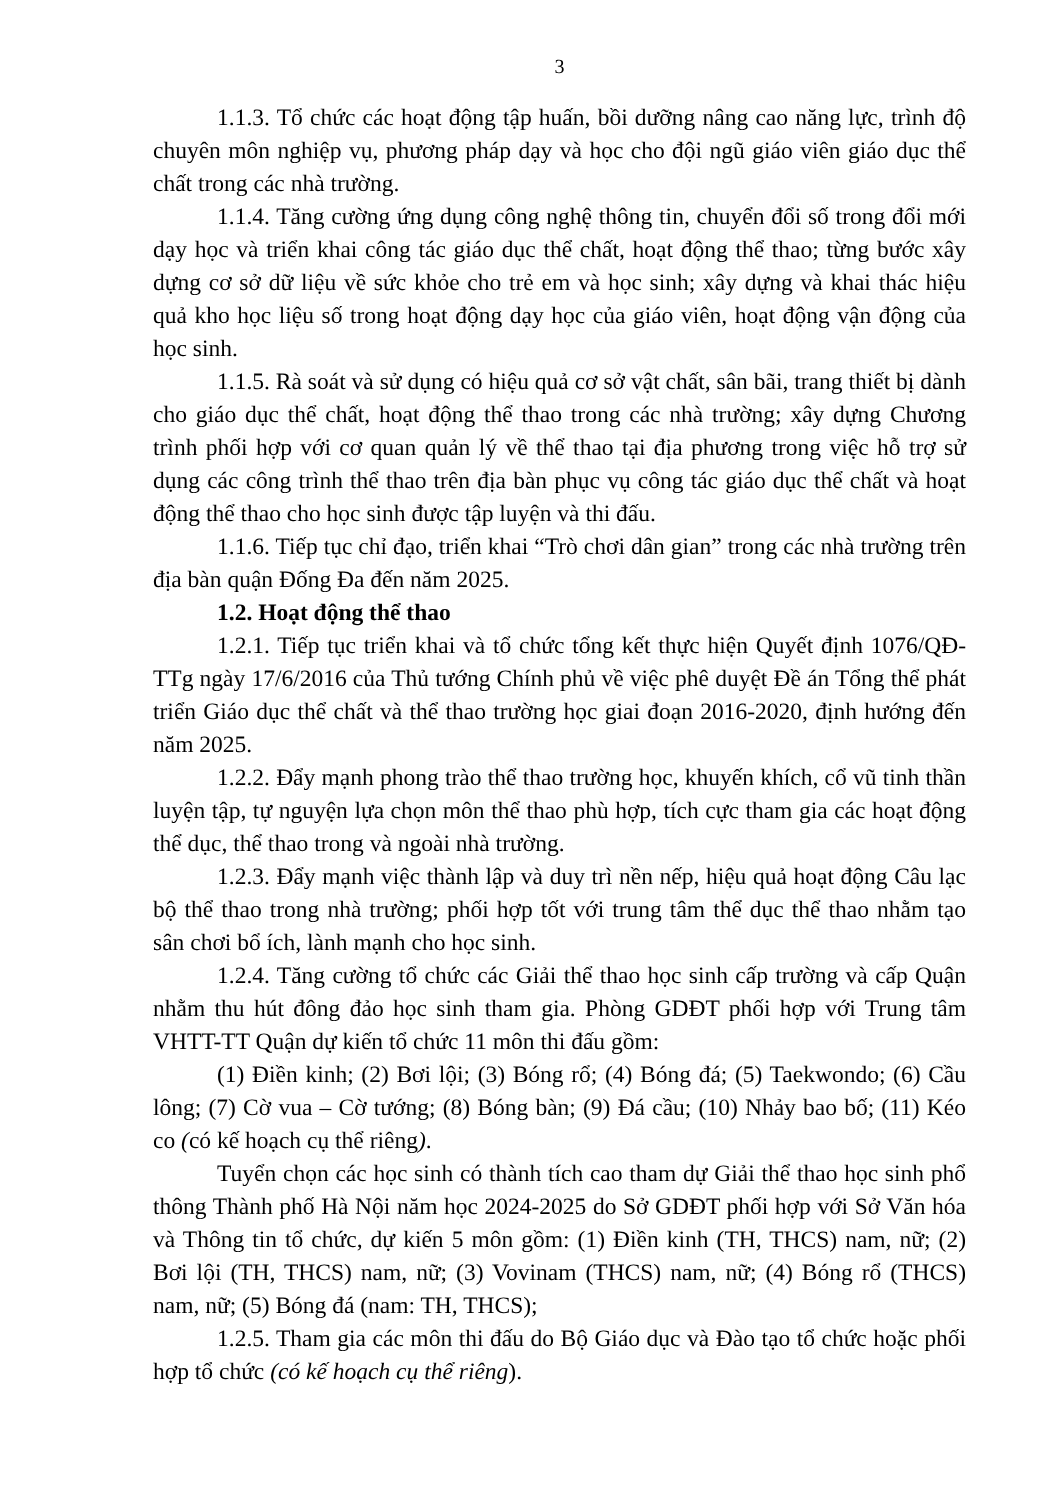3
1.1.3. Tổ chức các hoạt động tập huấn, bồi dưỡng nâng cao năng lực, trình độ chuyên môn nghiệp vụ, phương pháp dạy và học cho đội ngũ giáo viên giáo dục thể chất trong các nhà trường.
1.1.4. Tăng cường ứng dụng công nghệ thông tin, chuyển đổi số trong đổi mới dạy học và triển khai công tác giáo dục thể chất, hoạt động thể thao; từng bước xây dựng cơ sở dữ liệu về sức khỏe cho trẻ em và học sinh; xây dựng và khai thác hiệu quả kho học liệu số trong hoạt động dạy học của giáo viên, hoạt động vận động của học sinh.
1.1.5. Rà soát và sử dụng có hiệu quả cơ sở vật chất, sân bãi, trang thiết bị dành cho giáo dục thể chất, hoạt động thể thao trong các nhà trường; xây dựng Chương trình phối hợp với cơ quan quản lý về thể thao tại địa phương trong việc hỗ trợ sử dụng các công trình thể thao trên địa bàn phục vụ công tác giáo dục thể chất và hoạt động thể thao cho học sinh được tập luyện và thi đấu.
1.1.6. Tiếp tục chỉ đạo, triển khai “Trò chơi dân gian” trong các nhà trường trên địa bàn quận Đống Đa đến năm 2025.
1.2. Hoạt động thể thao
1.2.1. Tiếp tục triển khai và tổ chức tổng kết thực hiện Quyết định 1076/QĐ- TTg ngày 17/6/2016 của Thủ tướng Chính phủ về việc phê duyệt Đề án Tổng thể phát triển Giáo dục thể chất và thể thao trường học giai đoạn 2016-2020, định hướng đến năm 2025.
1.2.2. Đẩy mạnh phong trào thể thao trường học, khuyến khích, cổ vũ tinh thần luyện tập, tự nguyện lựa chọn môn thể thao phù hợp, tích cực tham gia các hoạt động thể dục, thể thao trong và ngoài nhà trường.
1.2.3. Đẩy mạnh việc thành lập và duy trì nền nếp, hiệu quả hoạt động Câu lạc bộ thể thao trong nhà trường; phối hợp tốt với trung tâm thể dục thể thao nhằm tạo sân chơi bổ ích, lành mạnh cho học sinh.
1.2.4. Tăng cường tổ chức các Giải thể thao học sinh cấp trường và cấp Quận nhằm thu hút đông đảo học sinh tham gia. Phòng GDĐT phối hợp với Trung tâm VHTT-TT Quận dự kiến tổ chức 11 môn thi đấu gồm:
(1) Điền kinh; (2) Bơi lội; (3) Bóng rổ; (4) Bóng đá; (5) Taekwondo; (6) Cầu lông; (7) Cờ vua – Cờ tướng; (8) Bóng bàn; (9) Đá cầu; (10) Nhảy bao bố; (11) Kéo co (có kế hoạch cụ thể riêng).
Tuyển chọn các học sinh có thành tích cao tham dự Giải thể thao học sinh phổ thông Thành phố Hà Nội năm học 2024-2025 do Sở GDĐT phối hợp với Sở Văn hóa và Thông tin tổ chức, dự kiến 5 môn gồm: (1) Điền kinh (TH, THCS) nam, nữ; (2) Bơi lội (TH, THCS) nam, nữ; (3) Vovinam (THCS) nam, nữ; (4) Bóng rổ (THCS) nam, nữ; (5) Bóng đá (nam: TH, THCS);
1.2.5. Tham gia các môn thi đấu do Bộ Giáo dục và Đào tạo tổ chức hoặc phối hợp tổ chức (có kế hoạch cụ thể riêng).